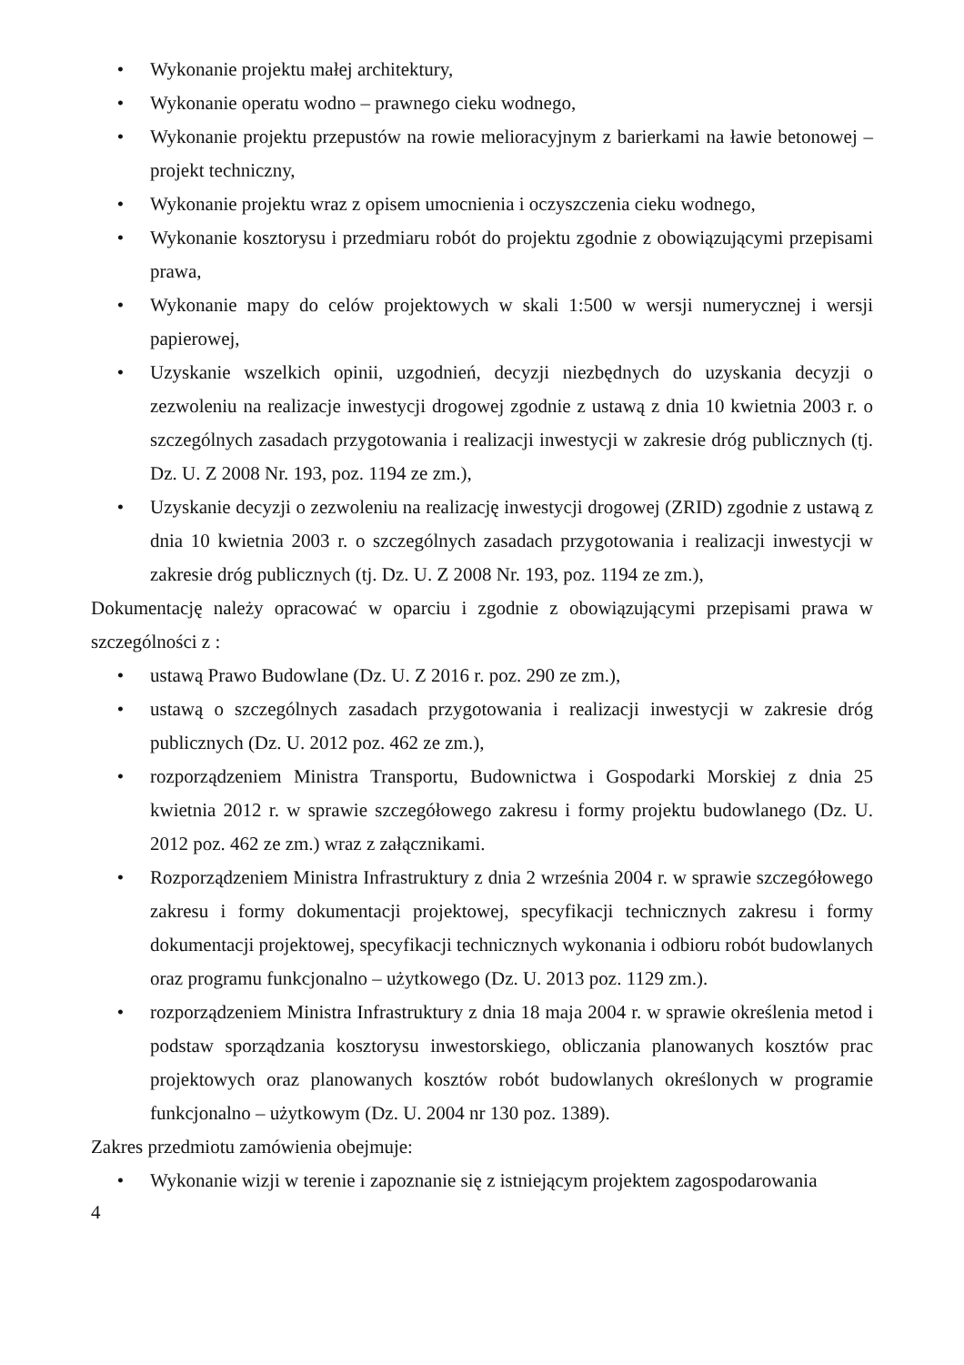• Wykonanie projektu małej architektury,
• Wykonanie operatu wodno – prawnego cieku wodnego,
• Wykonanie projektu przepustów na rowie melioracyjnym z barierkami na ławie betonowej – projekt techniczny,
• Wykonanie projektu wraz z opisem umocnienia i oczyszczenia cieku wodnego,
• Wykonanie kosztorysu i przedmiaru robót do projektu zgodnie z obowiązującymi przepisami prawa,
• Wykonanie mapy do celów projektowych w skali 1:500 w wersji numerycznej i wersji papierowej,
• Uzyskanie wszelkich opinii, uzgodnień, decyzji niezbędnych do uzyskania decyzji o zezwoleniu na realizacje inwestycji drogowej zgodnie z ustawą z dnia 10 kwietnia 2003 r. o szczególnych zasadach przygotowania i realizacji inwestycji w zakresie dróg publicznych (tj. Dz. U. Z 2008 Nr. 193, poz. 1194 ze zm.),
• Uzyskanie decyzji o zezwoleniu na realizację inwestycji drogowej (ZRID) zgodnie z ustawą z dnia 10 kwietnia 2003 r. o szczególnych zasadach przygotowania i realizacji inwestycji w zakresie dróg publicznych (tj. Dz. U. Z 2008 Nr. 193, poz. 1194 ze zm.),
Dokumentację należy opracować w oparciu i zgodnie z obowiązującymi przepisami prawa w szczególności z :
• ustawą Prawo Budowlane (Dz. U. Z 2016 r. poz. 290 ze zm.),
• ustawą o szczególnych zasadach przygotowania i realizacji inwestycji w zakresie dróg publicznych (Dz. U. 2012 poz. 462 ze zm.),
• rozporządzeniem Ministra Transportu, Budownictwa i Gospodarki Morskiej z dnia 25 kwietnia 2012 r. w sprawie szczegółowego zakresu i formy projektu budowlanego (Dz. U. 2012 poz. 462 ze zm.) wraz z załącznikami.
• Rozporządzeniem Ministra Infrastruktury z dnia 2 września 2004 r. w sprawie szczegółowego zakresu i formy dokumentacji projektowej, specyfikacji technicznych zakresu i formy dokumentacji projektowej, specyfikacji technicznych wykonania i odbioru robót budowlanych oraz programu funkcjonalno – użytkowego (Dz. U. 2013 poz. 1129 zm.).
• rozporządzeniem Ministra Infrastruktury z dnia 18 maja 2004 r. w sprawie określenia metod i podstaw sporządzania kosztorysu inwestorskiego, obliczania planowanych kosztów prac projektowych oraz planowanych kosztów robót budowlanych określonych w programie funkcjonalno – użytkowym (Dz. U. 2004 nr 130 poz. 1389).
Zakres przedmiotu zamówienia obejmuje:
• Wykonanie wizji w terenie i zapoznanie się z istniejącym projektem zagospodarowania
4